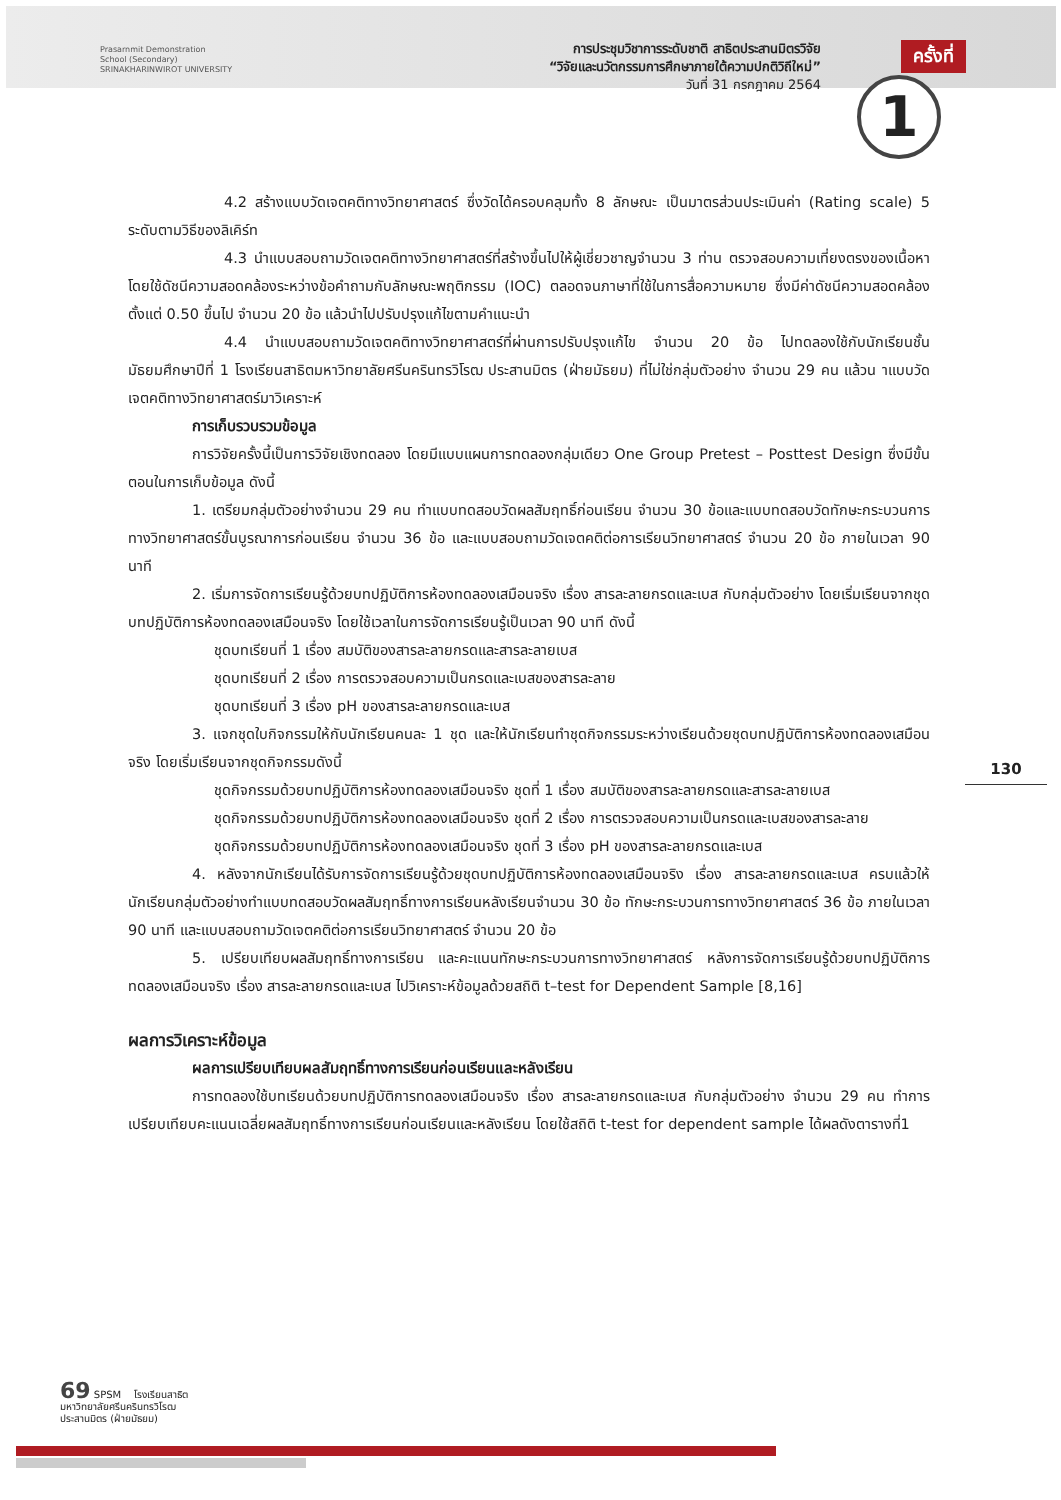Prasarnmit Demonstration
School (Secondary)
SRINAKHARINWIROT UNIVERSITY
การประชุมวิชาการระดับชาติ สาธิตประสานมิตรวิจัย
“วิจัยและนวัตกรรมการศึกษาภายใต้ความปกติวิถีใหม่”
วันที่ 31 กรกฎาคม 2564
ครั้งที่
1
4.2 สร้างแบบวัดเจตคติทางวิทยาศาสตร์ ซึ่งวัดได้ครอบคลุมทั้ง 8 ลักษณะ เป็นมาตรส่วนประเมินค่า (Rating scale) 5 ระดับตามวิธีของลิเคิร์ท
4.3 นำแบบสอบถามวัดเจตคติทางวิทยาศาสตร์ที่สร้างขึ้นไปให้ผู้เชี่ยวชาญจำนวน 3 ท่าน ตรวจสอบความเที่ยงตรงของเนื้อหา โดยใช้ดัชนีความสอดคล้องระหว่างข้อคำถามกับลักษณะพฤติกรรม (IOC) ตลอดจนภาษาที่ใช้ในการสื่อความหมาย ซึ่งมีค่าดัชนีความสอดคล้องตั้งแต่ 0.50 ขึ้นไป จำนวน 20 ข้อ แล้วนำไปปรับปรุงแก้ไขตามคำแนะนำ
4.4 นำแบบสอบถามวัดเจตคติทางวิทยาศาสตร์ที่ผ่านการปรับปรุงแก้ไข จำนวน 20 ข้อ ไปทดลองใช้กับนักเรียนชั้นมัธยมศึกษาปีที่ 1 โรงเรียนสาธิตมหาวิทยาลัยศรีนครินทรวิโรฒ ประสานมิตร (ฝ่ายมัธยม) ที่ไม่ใช่กลุ่มตัวอย่าง จำนวน 29 คน แล้วน าแบบวัดเจตคติทางวิทยาศาสตร์มาวิเคราะห์
การเก็บรวบรวมข้อมูล
การวิจัยครั้งนี้เป็นการวิจัยเชิงทดลอง โดยมีแบบแผนการทดลองกลุ่มเดียว One Group Pretest – Posttest Design ซึ่งมีขั้นตอนในการเก็บข้อมูล ดังนี้
1. เตรียมกลุ่มตัวอย่างจำนวน 29 คน ทำแบบทดสอบวัดผลสัมฤทธิ์ก่อนเรียน จำนวน 30 ข้อและแบบทดสอบวัดทักษะกระบวนการทางวิทยาศาสตร์ขั้นบูรณาการก่อนเรียน จำนวน 36 ข้อ และแบบสอบถามวัดเจตคติต่อการเรียนวิทยาศาสตร์ จำนวน 20 ข้อ ภายในเวลา 90 นาที
2. เริ่มการจัดการเรียนรู้ด้วยบทปฏิบัติการห้องทดลองเสมือนจริง เรื่อง สารละลายกรดและเบส กับกลุ่มตัวอย่าง โดยเริ่มเรียนจากชุดบทปฏิบัติการห้องทดลองเสมือนจริง โดยใช้เวลาในการจัดการเรียนรู้เป็นเวลา 90 นาที ดังนี้
ชุดบทเรียนที่ 1 เรื่อง สมบัติของสารละลายกรดและสารละลายเบส
ชุดบทเรียนที่ 2 เรื่อง การตรวจสอบความเป็นกรดและเบสของสารละลาย
ชุดบทเรียนที่ 3 เรื่อง pH ของสารละลายกรดและเบส
3. แจกชุดใบกิจกรรมให้กับนักเรียนคนละ 1 ชุด และให้นักเรียนทำชุดกิจกรรมระหว่างเรียนด้วยชุดบทปฏิบัติการห้องทดลองเสมือนจริง โดยเริ่มเรียนจากชุดกิจกรรมดังนี้
ชุดกิจกรรมด้วยบทปฏิบัติการห้องทดลองเสมือนจริง ชุดที่ 1 เรื่อง สมบัติของสารละลายกรดและสารละลายเบส
ชุดกิจกรรมด้วยบทปฏิบัติการห้องทดลองเสมือนจริง ชุดที่ 2 เรื่อง การตรวจสอบความเป็นกรดและเบสของสารละลาย
ชุดกิจกรรมด้วยบทปฏิบัติการห้องทดลองเสมือนจริง ชุดที่ 3 เรื่อง pH ของสารละลายกรดและเบส
4. หลังจากนักเรียนได้รับการจัดการเรียนรู้ด้วยชุดบทปฏิบัติการห้องทดลองเสมือนจริง เรื่อง สารละลายกรดและเบส ครบแล้วให้นักเรียนกลุ่มตัวอย่างทำแบบทดสอบวัดผลสัมฤทธิ์ทางการเรียนหลังเรียนจำนวน 30 ข้อ ทักษะกระบวนการทางวิทยาศาสตร์ 36 ข้อ ภายในเวลา 90 นาที และแบบสอบถามวัดเจตคติต่อการเรียนวิทยาศาสตร์ จำนวน 20 ข้อ
5. เปรียบเทียบผลสัมฤทธิ์ทางการเรียน และคะแนนทักษะกระบวนการทางวิทยาศาสตร์ หลังการจัดการเรียนรู้ด้วยบทปฏิบัติการทดลองเสมือนจริง เรื่อง สารละลายกรดและเบส ไปวิเคราะห์ข้อมูลด้วยสถิติ t–test for Dependent Sample [8,16]
ผลการวิเคราะห์ข้อมูล
ผลการเปรียบเทียบผลสัมฤทธิ์ทางการเรียนก่อนเรียนและหลังเรียน
การทดลองใช้บทเรียนด้วยบทปฏิบัติการทดลองเสมือนจริง เรื่อง สารละลายกรดและเบส กับกลุ่มตัวอย่าง จำนวน 29 คน ทำการเปรียบเทียบคะแนนเฉลี่ยผลสัมฤทธิ์ทางการเรียนก่อนเรียนและหลังเรียน โดยใช้สถิติ t-test for dependent sample ได้ผลดังตารางที่1
130
69 SPSM โรงเรียนสาธิต
มหาวิทยาลัยศรีนครินทรวิโรฒ
ประสานมิตร (ฝ่ายมัธยม)